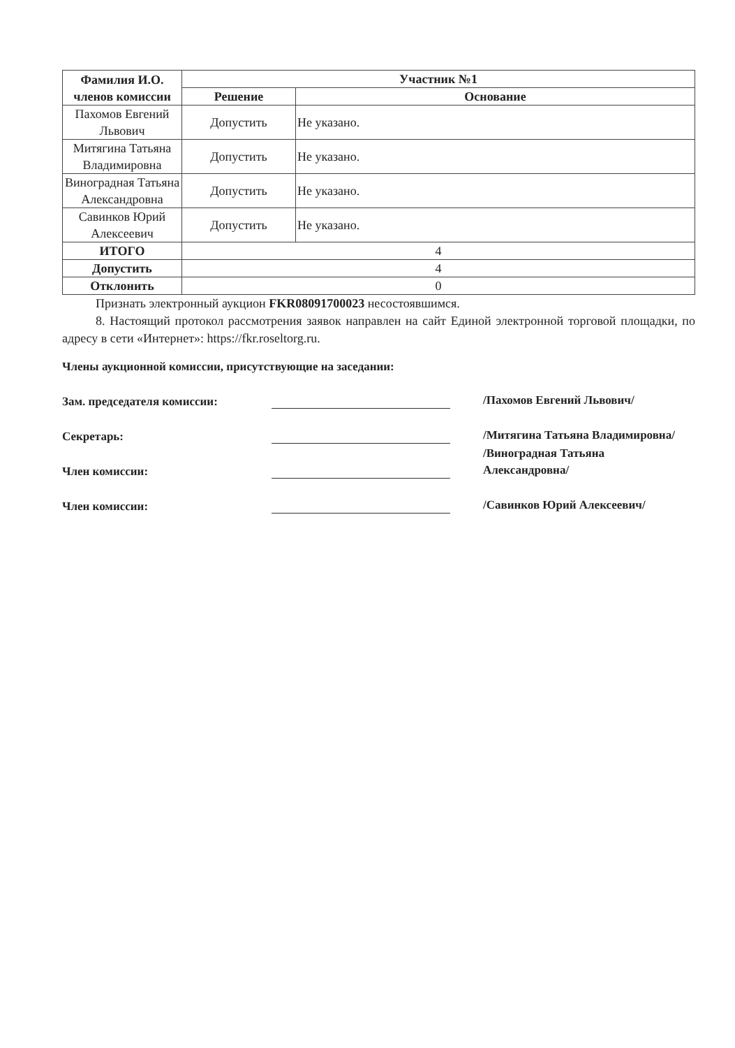| Фамилия И.О. членов комиссии | Участник №1 | |
| --- | --- | --- |
| | Решение | Основание |
| Пахомов Евгений Львович | Допустить | Не указано. |
| Митягина Татьяна Владимировна | Допустить | Не указано. |
| Виноградная Татьяна Александровна | Допустить | Не указано. |
| Савинков Юрий Алексеевич | Допустить | Не указано. |
| ИТОГО | 4 | |
| Допустить | 4 | |
| Отклонить | 0 | |
Признать электронный аукцион FKR08091700023 несостоявшимся.
8. Настоящий протокол рассмотрения заявок направлен на сайт Единой электронной торговой площадки, по адресу в сети «Интернет»: https://fkr.roseltorg.ru.
Члены аукционной комиссии, присутствующие на заседании:
Зам. председателя комиссии:
/Пахомов Евгений Львович/
Секретарь:
/Митягина Татьяна Владимировна/
Член комиссии:
/Виноградная Татьяна Александровна/
Член комиссии:
/Савинков Юрий Алексеевич/